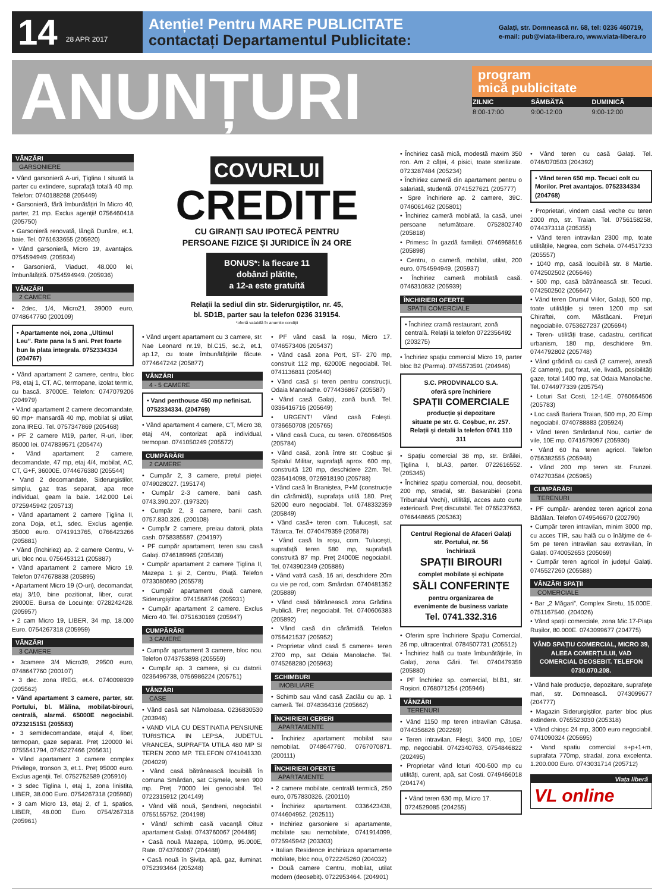14 28 APR 2017
Atenție! Pentru MARE PUBLICITATE
contactați Departamentul Publicitate:
Galați, str. Domnească nr. 68, tel: 0236 460719,
e-mail: pub@viata-libera.ro, www.viata-libera.ro
ANUNȚURI
program
mică publicitate
| ZILNIC | SÂMBĂTĂ | DUMINICĂ |
| --- | --- | --- |
| 8:00-17:00 | 9:00-12:00 | 9:00-12:00 |
VÂNZĂRI
GARSONIERE
• Vând garsonieră A-uri, Țiglina I situată la parter cu extindere, suprafață totală 40 mp. Telefon: 0740188268 (205449)
• Garsonieră, fără îmbunătățiri în Micro 40, parter, 21 mp. Exclus agenții! 0756460418 (205750)
• Garsonieră renovată, lângă Dunăre, et.1, baie. Tel. 0761633655 (205920)
• Vând garsonieră, Micro 19, avantajos. 0754594949. (205934)
• Garsonieră, Viaduct, 48.000 lei, îmbunătățită. 0754594949. (205936)
VÂNZĂRI
2 CAMERE
• 2dec, 1/4, Micro21, 39000 euro, 0748647760 (200109)
• Apartamente noi, zona „Ultimul Leu”. Rate pana la 5 ani. Pret foarte bun la plata integrala. 0752334334 (204767)
• Vând apartament 2 camere, centru, bloc P8, etaj 1, CT, AC, termopane, izolat termic, cu bască. 37000E. Telefon: 0747079206 (204979)
• Vând apartament 2 camere decomandate, 60 mp+ mansardă 40 mp, mobilat și utilat, zona IREG. Tel. 0757347869 (205468)
• PF 2 camere M19, parter, R-uri, liber; 85000 lei. 0747839571 (205474)
• Vând apartament 2 camere, decomandate, 47 mp, etaj 4/4, mobilat, AC, CT, G+F, 36000E. 0744676380 (205544)
• Vand 2 decomandate, Siderurgistilor, simplu, gaz tras separat, apa rece individual, geam la baie. 142.000 Lei. 0725945942 (205713)
• Vând apartament 2 camere Țiglina II, zona Doja, et.1, sdec. Exclus agenție. 35000 euro. 0741913765, 0766423266 (205881)
• Vând (închiriez) ap. 2 camere Centru, V-uri, bloc nou. 0756453121 (205887)
• Vând apartament 2 camere Micro 19. Telefon 0747678838 (205895)
• Apartament Micro 19 (O-uri), decomandat, etaj 3/10, bine pozitionat, liber, curat. 29000E. Bursa de Locuințe: 0728242428. (205957)
• 2 cam Micro 19, LIBER, 34 mp, 18.000 Euro. 0754267318 (205959)
VÂNZĂRI
3 CAMERE
• 3camere 3/4 Micro39, 29500 euro, 0748647760 (200107)
• 3 dec. zona IREG, et.4. 0740098939 (205562)
• Vând apartament 3 camere, parter, str. Portului, bl. Mălina, mobilat-birouri, centrală, alarmă. 65000E negociabil. 0723215151 (205583)
• 3 semidecomandate, etajul 4, liber, termopan, gaze separat. Preț 120000 lei. 0755541794, 0745227466 (205631)
• Vând apartament 3 camere complex Privilege, tronson 3, et.1. Preț 95000 euro. Exclus agenții. Tel. 0752752589 (205910)
• 3 sdec Tiglina I, etaj 1, zona linistita, LIBER, 38.000 Euro. 0754267318 (205960)
• 3 cam Micro 13, etaj 2, cf 1, spatios, LIBER, 48.000 Euro. 0754/267318 (205961)
COVURLUI
CREDITE
CU GIRANȚI SAU IPOTECĂ PENTRU
PERSOANE FIZICE ȘI JURIDICE ÎN 24 ORE
BONUS*: la fiecare 11
dobânzi plătite,
a 12-a este gratuită
Relații la sediul din str. Siderurgiștilor, nr. 45,
bl. SD1B, parter sau la telefon 0236 319154.
*ofertă valabilă în anumite condiții
• Vând urgent apartament cu 3 camere, str. Nae Leonard nr.19, bl.C15, sc.2, et.1, ap.12, cu toate îmbunătățirile făcute. 0774647242 (205877)
VÂNZĂRI
4 - 5 CAMERE
• Vand penthouse 450 mp nefinisat. 0752334334. (204769)
• Vând apartament 4 camere, CT, Micro 38, etaj 4/4, contorizat apă individual, termopan. 0741050249 (205572)
CUMPĂRĂRI
2 CAMERE
• Cumpăr 2, 3 camere, prețul pieței. 0749028027. (195174)
• Cumpăr 2-3 camere, banii cash. 0743.390.207. (197320)
• Cumpăr 2, 3 camere, banii cash. 0757.830.326. (200108)
• Cumpăr 2 camere, preiau datorii, plata cash. 0758385587. (204197)
• PF cumpăr apartament, teren sau casă Galați. 0746189965 (205438)
• Cumpăr apartament 2 camere Țiglina II, Mazepa 1 și 2, Centru, Piață. Telefon 0733080690 (205578)
• Cumpăr apartament două camere, Siderurgiștilor. 0741568746 (205931)
• Cumpăr apartament 2 camere. Exclus Micro 40. Tel. 0751630169 (205947)
CUMPĂRĂRI
3 CAMERE
• Cumpăr apartament 3 camere, bloc nou. Telefon 0743753898 (205559)
• Cumpăr ap. 3 camere, și cu datorii. 0236496738, 0756986224 (205751)
VÂNZĂRI
CASE
• Vând casă sat Nămoloasa. 0236830530 (203946)
• VAND VILA CU DESTINATIA PENSIUNE TURISTICA IN LEPSA, JUDETUL VRANCEA, SUPRAFTA UTILA 480 MP SI TEREN 2000 MP. TELEFON 0741041330. (204029)
• Vând casă bătrânească locuibilă în comuna Smârdan, sat Cișmele, teren 900 mp. Preț 70000 lei genociabil. Tel. 0722315912 (204149)
• Vând vilă nouă, Șendreni, negociabil. 0755155752. (204198)
• Vând/ schimb casă vacanță Oituz apartament Galați. 0743760067 (204486)
• Casă nouă Mazepa, 100mp, 95.000E, Rate. 0743760067 (204488)
• Casă nouă în Șivița, apă, gaz, iluminat. 0752393464 (205248)
• PF vând casă la roșu, Micro 17. 0746573406 (205437)
• Vând casă zona Port, ST- 270 mp, construit 112 mp, 62000E negociabil. Tel. 0741136811 (205440)
• Vând casă și teren pentru construcții, Odaia Manolache. 0774436867 (205587)
• Vând casă Galați, zonă bună. Tel. 0336416716 (205649)
• URGENT! Vând casă Folești. 0736650708 (205765)
• Vând casă Cuca, cu teren. 0760664506 (205784)
• Vând casă, zonă între str. Coșbuc și Spitalul Militar, suprafață aprox. 600 mp, construită 120 mp, deschidere 22m. Tel. 0236414098, 0726918190 (205788)
• Vând casă în Braniștea, P+M (construcție din cărămidă), suprafața utilă 180. Preț 52000 euro negociabil. Tel. 0748332359 (205849)
• Vând casă+ teren com. Tulucești, sat Tătarca. Tel. 0740479359 (205878)
• Vând casă la roșu, com. Tulucești, suprafață teren 580 mp, suprafață construită 87 mp. Preț 24000E negociabil. Tel. 0743902349 (205886)
• Vând vatră casă, 16 ari, deschidere 20m cu vie pe rod, com. Smârdan. 0740481352 (205889)
• Vând casă bătrânească zona Grădina Publică. Preț negociabil. Tel. 0740606383 (205892)
• Vând casă din cărămidă. Telefon 0756421537 (205952)
• Proprietar vând casă 5 camere+ teren 2700 mp, sat Odaia Manolache. Tel. 0745268280 (205963)
SCHIMBURI
IMOBILIARE
• Schimb sau vând casă Zaclău cu ap. 1 cameră. Tel. 0748364316 (205662)
ÎNCHIRIERI CERERI
APARTAMENTE
• Închiriez apartament mobilat sau nemobilat. 0748647760, 0767070871. (200111)
ÎNCHIRIERI OFERTE
APARTAMENTE
• 2 camere mobilate, centrală termică, 250 euro, 0757830326. (200110)
• Închiriez apartament. 0336423438, 0744604952. (202511)
• Inchiriez garsoniere si apartamente, mobilate sau nemobilate, 0741914099, 0725945942 (203303)
• Italian Residence inchiriaza apartamente mobilate, bloc nou, 0722245260 (204032)
• Două camere Centru, mobilat, utilat modern (deosebit). 0722953464. (204901)
• Închiriez casă mică, modestă maxim 350 ron. Am 2 căței, 4 pisici, toate sterilizate. 0723287484 (205234)
• Închiriez cameră din apartament pentru o salariată, studentă. 0741527621 (205777)
• Spre închiriere ap. 2 camere, 39C. 0746061462 (205801)
• Închiriez cameră mobilată, la casă, unei persoane nefumătoare. 0752802740 (205818)
• Primesc în gazdă familiști. 0746968616 (205898)
• Centru, o cameră, mobilat, utilat, 200 euro. 0754594949. (205937)
• Închiriez cameră mobilată casă. 0746310832 (205939)
ÎNCHIRIERI OFERTE
SPAȚII COMERCIALE
• Închiriez cramă restaurant, zonă centrală. Relații la telefon 0722356492 (203275)
• Închiriez spațiu comercial Micro 19, parter bloc B2 (Parma). 0745573591 (204946)
S.C. PRODVINALCO S.A.
oferă spre închiriere
SPAȚII COMERCIALE
producție și depozitare
situate pe str. G. Coșbuc, nr. 257.
Relații și detalii la telefon 0741 110 311
• Spațiu comercial 38 mp, str. Brăilei, Țiglina I, bl.A3, parter. 0722616552. (205345)
• Închiriez spațiu comercial, nou, deosebit, 200 mp, stradal, str. Basarabiei (zona Tribunalul Vechi), utilități, acces auto curte exterioară. Preț discutabil. Tel: 0765237663, 0766448665 (205363)
Centrul Regional de Afaceri Galați
str. Portului, nr. 56
închiriază
SPAȚII BIROURI
complet mobilate și echipate
SĂLI CONFERINȚE
pentru organizarea de
evenimente de business variate
Tel. 0741.332.316
• Oferim spre închiriere Spațiu Comercial, 26 mp, ultracentral. 0784507731 (205512)
• Închiriez hală cu toate îmbunătățirile, în Galați, zona Gării. Tel. 0740479359 (205880)
• PF închiriez sp. comercial, bl.B1, str. Roșiori. 0768071254 (205946)
VÂNZĂRI
TERENURI
• Vând 1150 mp teren intravilan Cătușa. 0744356826 (202269)
• Teren intravilan, Filești, 3400 mp, 10E/ mp, negociabil. 0742340763, 0754846822 (202495)
• Proprietar vând loturi 400-500 mp cu utilități, curent, apă, sat Costi. 0749466018 (204174)
• Vând teren 630 mp, Micro 17. 0724529085 (204255)
• Vând teren cu casă Galați. Tel. 0746/070503 (204392)
• Vând teren 650 mp. Tecuci colt cu Morilor. Pret avantajos. 0752334334 (204768)
• Proprietari, vindem casă veche cu teren 2000 mp, str. Traian. Tel. 0756158258, 0744373118 (205355)
• Vând teren intravilan 2300 mp, toate utilitățile, Negrea, com Schela. 0744517233 (205557)
• 1040 mp, casă locuibilă str. 8 Martie. 0742502502 (205646)
• 500 mp, casă bătrânească str. Tecuci. 0742502502 (205647)
• Vând teren Drumul Viilor, Galați, 500 mp, toate utilitățile și teren 1200 mp sat Chiraftei, com. Măstăcani. Prețuri negociabile. 0753627237 (205694)
• Teren- utilități trase, cadastru, certificat urbanism, 180 mp, deschidere 9m. 0744792802 (205748)
• Vând grădină cu casă (2 camere), anexă (2 camere), puț forat, vie, livadă, posibilități gaze, total 1400 mp, sat Odaia Manolache. Tel. 0744977339 (205754)
• Loturi Sat Costi, 12-14E. 0760664506 (205783)
• Loc casă Bariera Traian, 500 mp, 20 E/mp negociabil. 0740788883 (205924)
• Vând teren Smârdanul Nou, cartier de vile, 10E mp. 0741679097 (205930)
• Vând 60 ha teren agricol. Telefon 0756382555 (205948)
• Vând 200 mp teren str. Frunzei. 0742703584 (205965)
CUMPĂRĂRI
TERENURI
• PF cumpăr- arendez teren agricol zona Bădălan. Telefon 0749546670 (202790)
• Cumpăr teren intravilan, minim 3000 mp, cu acces TIR, sau hală cu o înălțime de 4-5m pe teren intravilan sau extravilan, în Galați. 0740052653 (205069)
• Cumpăr teren agricol în județul Galați. 0745527260 (205588)
VÂNZĂRI SPAȚII
COMERCIALE
• Bar „2 Măgari”, Complex Siretu, 15.000E. 0751167540. (204026)
• Vând spații comerciale, zona Mic.17-Piața Rușilor, 80.000E. 0743099677 (204775)
VÂND SPAȚIU COMERCIAL, MICRO 39, ALEEA COMERȚULUI, VAD COMERCIAL DEOSEBIT. TELEFON 0730.070.208.
• Vând hale producție, depozitare, suprafețe mari, str. Domnească. 0743099677 (204777)
• Magazin Siderurgiștilor, parter bloc plus extindere. 0765523030 (205318)
• Vând chioșc 24 mp, 3000 euro negociabil. 0741090324 (205695)
• Vand spatiu comercial s+p+1+m, suprafata 770mp, stradal, zona excelenta. 1.200.000 Euro. 0743031714 (205712)
Viața liberă
VL online